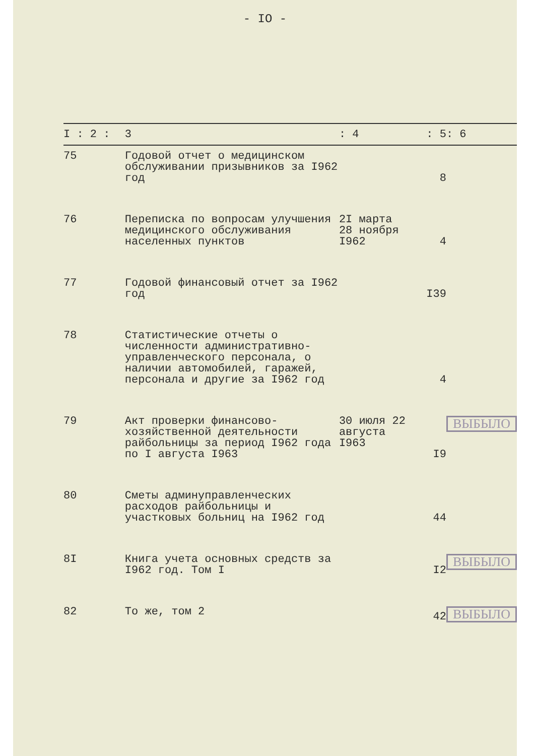- IO -
| I : 2 : | 3 | : 4 | : 5 | : 6 |
| --- | --- | --- | --- | --- |
| 75 | Годовой отчет о медицинском обслуживании призывников за I962 год | | 8 | |
| 76 | Переписка по вопросам улучшения медицинского обслуживания населенных пунктов | 2I марта 28 ноября I962 | 4 | |
| 77 | Годовой финансовый отчет за I962 год | | I39 | |
| 78 | Статистические отчеты о численности административно-управленческого персонала, о наличии автомобилей, гаражей, персонала и другие за I962 год | | 4 | |
| 79 | Акт проверки финансово-хозяйственной деятельности райбольницы за период I962 года по I августа I963 | 30 июля 22 августа I963 | I9 | ВЫБЫЛО |
| 80 | Сметы админуправленческих расходов райбольницы и участковых больниц на I962 год | | 44 | |
| 8I | Книга учета основных средств за I962 год. Том I | | I2 | ВЫБЫЛО |
| 82 | То же, том 2 | | 42 | ВЫБЫЛО |